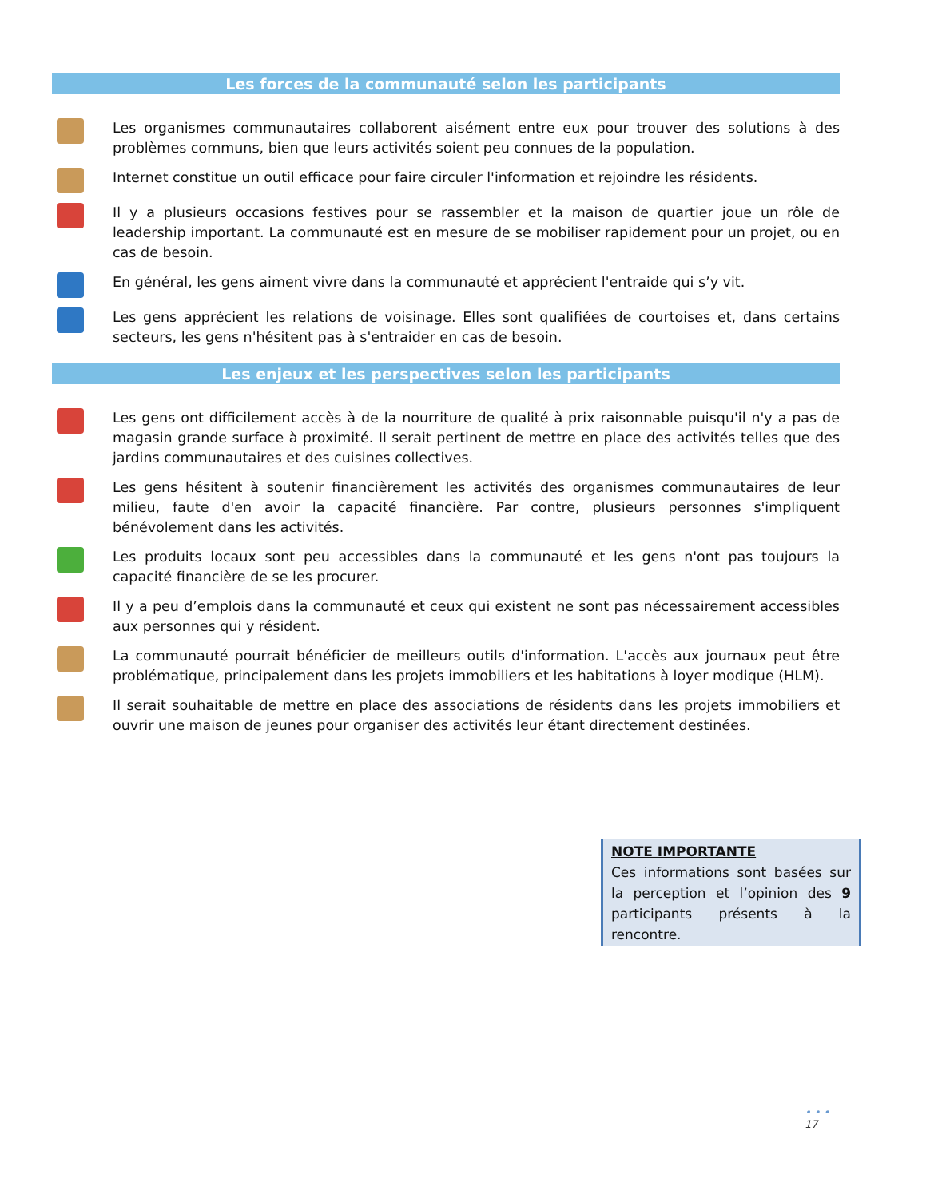Les forces de la communauté selon les participants
Les organismes communautaires collaborent aisément entre eux pour trouver des solutions à des problèmes communs, bien que leurs activités soient peu connues de la population.
Internet constitue un outil efficace pour faire circuler l'information et rejoindre les résidents.
Il y a plusieurs occasions festives pour se rassembler et la maison de quartier joue un rôle de leadership important. La communauté est en mesure de se mobiliser rapidement pour un projet, ou en cas de besoin.
En général, les gens aiment vivre dans la communauté et apprécient l'entraide qui s’y vit.
Les gens apprécient les relations de voisinage. Elles sont qualifiées de courtoises et, dans certains secteurs, les gens n'hésitent pas à s'entraider en cas de besoin.
Les enjeux et les perspectives selon les participants
Les gens ont difficilement accès à de la nourriture de qualité à prix raisonnable puisqu'il n'y a pas de magasin grande surface à proximité. Il serait pertinent de mettre en place des activités telles que des jardins communautaires et des cuisines collectives.
Les gens hésitent à soutenir financièrement les activités des organismes communautaires de leur milieu, faute d'en avoir la capacité financière. Par contre, plusieurs personnes s'impliquent bénévolement dans les activités.
Les produits locaux sont peu accessibles dans la communauté et les gens n'ont pas toujours la capacité financière de se les procurer.
Il y a peu d’emplois dans la communauté et ceux qui existent ne sont pas nécessairement accessibles aux personnes qui y résident.
La communauté pourrait bénéficier de meilleurs outils d'information. L'accès aux journaux peut être problématique, principalement dans les projets immobiliers et les habitations à loyer modique (HLM).
Il serait souhaitable de mettre en place des associations de résidents dans les projets immobiliers et ouvrir une maison de jeunes pour organiser des activités leur étant directement destinées.
NOTE IMPORTANTE
Ces informations sont basées sur la perception et l’opinion des 9 participants présents à la rencontre.
• • •
17